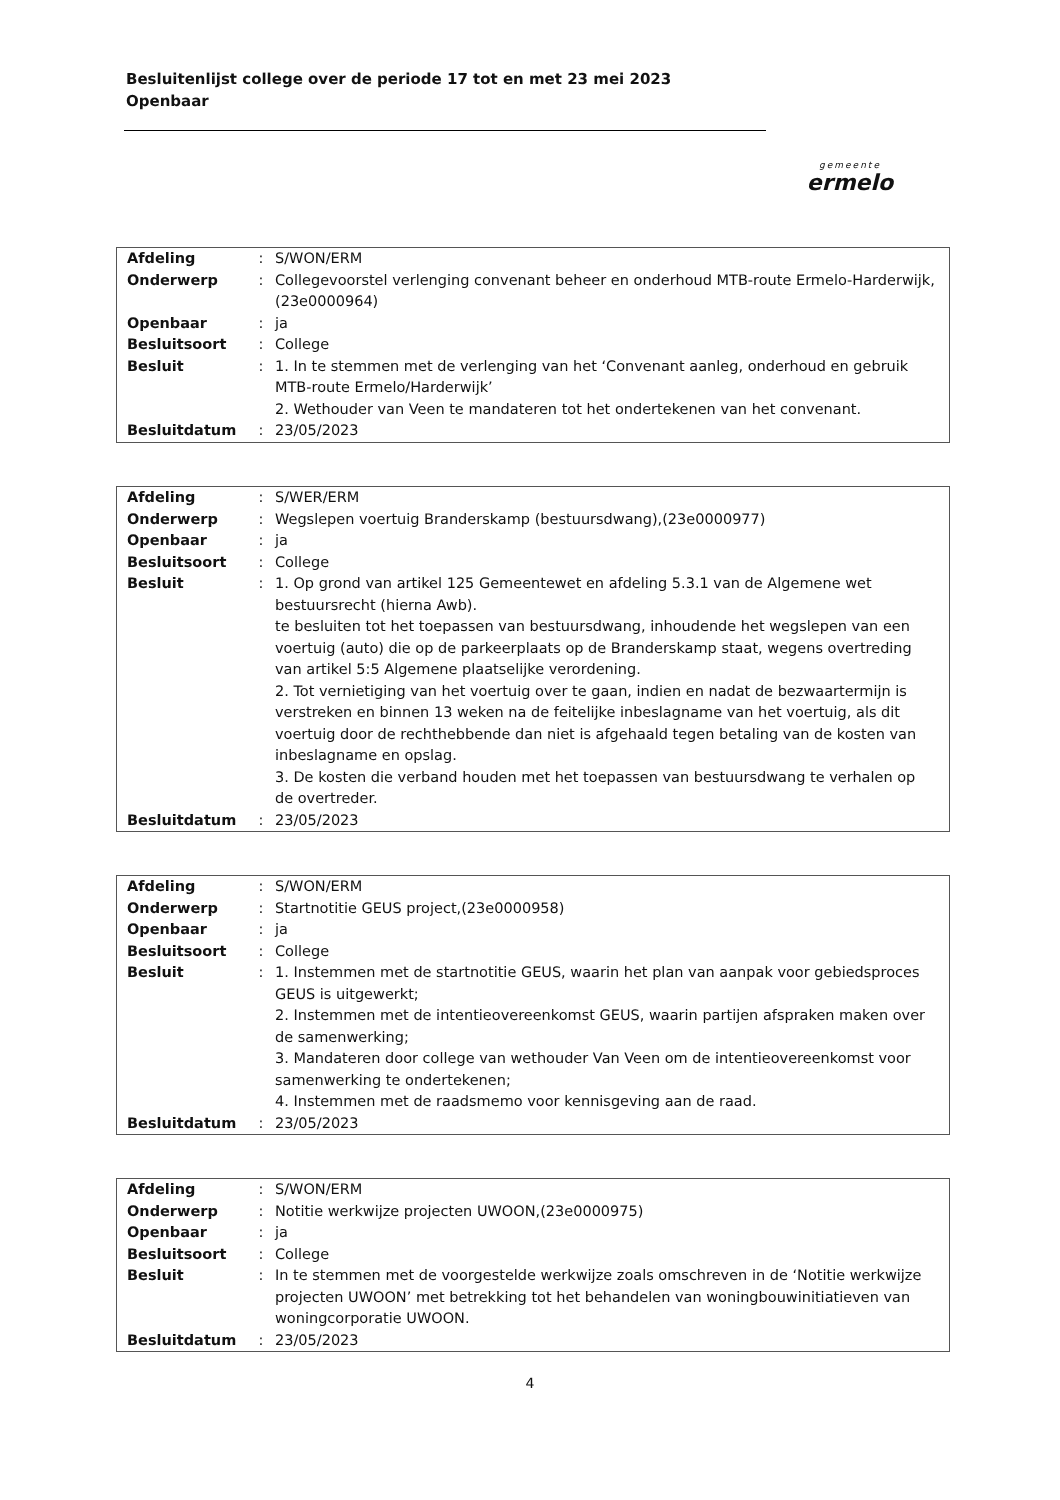Besluitenlijst college over de periode 17 tot en met 23 mei 2023
Openbaar
gemeente
ermelo
| Afdeling | : | S/WON/ERM |
| Onderwerp | : | Collegevoorstel verlenging convenant beheer en onderhoud MTB-route Ermelo-Harderwijk,(23e0000964) |
| Openbaar | : | ja |
| Besluitsoort | : | College |
| Besluit | : | 1. In te stemmen met de verlenging van het ‘Convenant aanleg, onderhoud en gebruik MTB-route Ermelo/Harderwijk’ 2. Wethouder van Veen te mandateren tot het ondertekenen van het convenant. |
| Besluitdatum | : | 23/05/2023 |
| Afdeling | : | S/WER/ERM |
| Onderwerp | : | Wegslepen voertuig Branderskamp (bestuursdwang),(23e0000977) |
| Openbaar | : | ja |
| Besluitsoort | : | College |
| Besluit | : | 1. Op grond van artikel 125 Gemeentewet en afdeling 5.3.1 van de Algemene wet bestuursrecht (hierna Awb). te besluiten tot het toepassen van bestuursdwang, inhoudende het wegslepen van een voertuig (auto) die op de parkeerplaats op de Branderskamp staat, wegens overtreding van artikel 5:5 Algemene plaatselijke verordening. 2. Tot vernietiging van het voertuig over te gaan, indien en nadat de bezwaartermijn is verstreken en binnen 13 weken na de feitelijke inbeslagname van het voertuig, als dit voertuig door de rechthebbende dan niet is afgehaald tegen betaling van de kosten van inbeslagname en opslag. 3. De kosten die verband houden met het toepassen van bestuursdwang te verhalen op de overtreder. |
| Besluitdatum | : | 23/05/2023 |
| Afdeling | : | S/WON/ERM |
| Onderwerp | : | Startnotitie GEUS project,(23e0000958) |
| Openbaar | : | ja |
| Besluitsoort | : | College |
| Besluit | : | 1. Instemmen met de startnotitie GEUS, waarin het plan van aanpak voor gebiedsproces GEUS is uitgewerkt; 2. Instemmen met de intentieovereenkomst GEUS, waarin partijen afspraken maken over de samenwerking; 3. Mandateren door college van wethouder Van Veen om de intentieovereenkomst voor samenwerking te ondertekenen; 4. Instemmen met de raadsmemo voor kennisgeving aan de raad. |
| Besluitdatum | : | 23/05/2023 |
| Afdeling | : | S/WON/ERM |
| Onderwerp | : | Notitie werkwijze projecten UWOON,(23e0000975) |
| Openbaar | : | ja |
| Besluitsoort | : | College |
| Besluit | : | In te stemmen met de voorgestelde werkwijze zoals omschreven in de ‘Notitie werkwijze projecten UWOON’ met betrekking tot het behandelen van woningbouwinitiatieven van woningcorporatie UWOON. |
| Besluitdatum | : | 23/05/2023 |
4